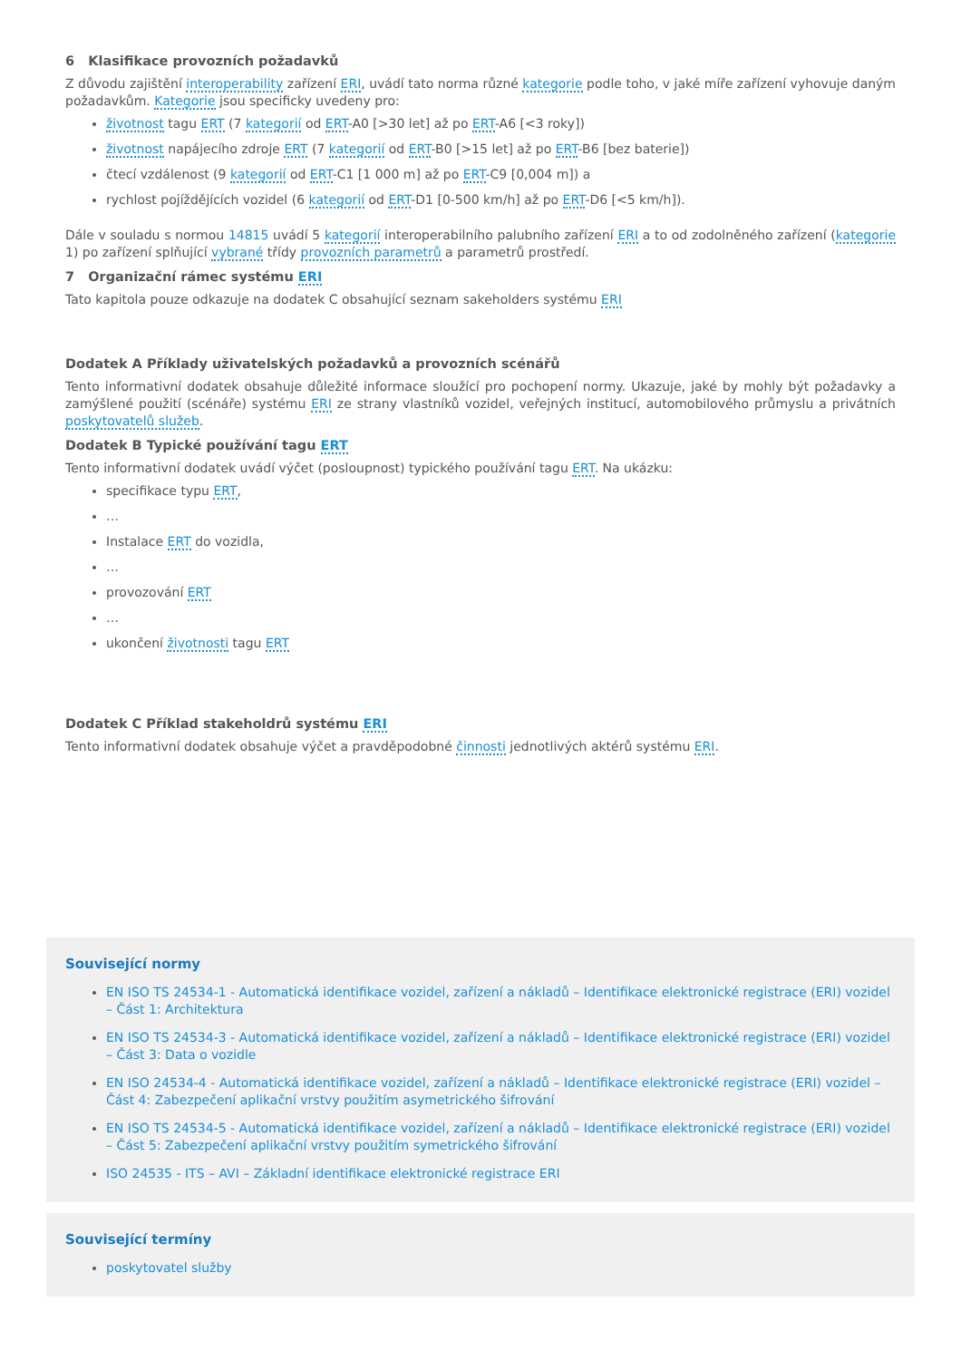6 Klasifikace provozních požadavků
Z důvodu zajištění interoperability zařízení ERI, uvádí tato norma různé kategorie podle toho, v jaké míře zařízení vyhovuje daným požadavkům. Kategorie jsou specificky uvedeny pro:
životnost tagu ERT (7 kategorií od ERT-A0 [>30 let] až po ERT-A6 [<3 roky])
životnost napájecího zdroje ERT (7 kategorií od ERT-B0 [>15 let] až po ERT-B6 [bez baterie])
čtecí vzdálenost (9 kategorií od ERT-C1 [1 000 m] až po ERT-C9 [0,004 m]) a
rychlost pojíždějících vozidel (6 kategorií od ERT-D1 [0-500 km/h] až po ERT-D6 [<5 km/h]).
Dále v souladu s normou 14815 uvádí 5 kategorií interoperabilního palubního zařízení ERI a to od zodolněného zařízení (kategorie 1) po zařízení splňující vybrané třídy provozních parametrů a parametrů prostředí.
7 Organizační rámec systému ERI
Tato kapitola pouze odkazuje na dodatek C obsahující seznam sakeholders systému ERI
Dodatek A Příklady uživatelských požadavků a provozních scénářů
Tento informativní dodatek obsahuje důležité informace sloužící pro pochopení normy. Ukazuje, jaké by mohly být požadavky a zamýšlené použití (scénáře) systému ERI ze strany vlastníků vozidel, veřejných institucí, automobilového průmyslu a privátních poskytovatelů služeb.
Dodatek B Typické používání tagu ERT
Tento informativní dodatek uvádí výčet (posloupnost) typického používání tagu ERT. Na ukázku:
specifikace typu ERT,
…
Instalace ERT do vozidla,
…
provozování ERT
…
ukončení životnosti tagu ERT
Dodatek C Příklad stakeholdrů systému ERI
Tento informativní dodatek obsahuje výčet a pravděpodobné činnosti jednotlivých aktérů systému ERI.
Související normy
EN ISO TS 24534-1 - Automatická identifikace vozidel, zařízení a nákladů – Identifikace elektronické registrace (ERI) vozidel – Část 1: Architektura
EN ISO TS 24534-3 - Automatická identifikace vozidel, zařízení a nákladů – Identifikace elektronické registrace (ERI) vozidel – Část 3: Data o vozidle
EN ISO 24534-4 - Automatická identifikace vozidel, zařízení a nákladů – Identifikace elektronické registrace (ERI) vozidel – Část 4: Zabezpečení aplikační vrstvy použitím asymetrického šifrování
EN ISO TS 24534-5 - Automatická identifikace vozidel, zařízení a nákladů – Identifikace elektronické registrace (ERI) vozidel – Část 5: Zabezpečení aplikační vrstvy použitím symetrického šifrování
ISO 24535 - ITS – AVI – Základní identifikace elektronické registrace ERI
Související termíny
poskytovatel služby